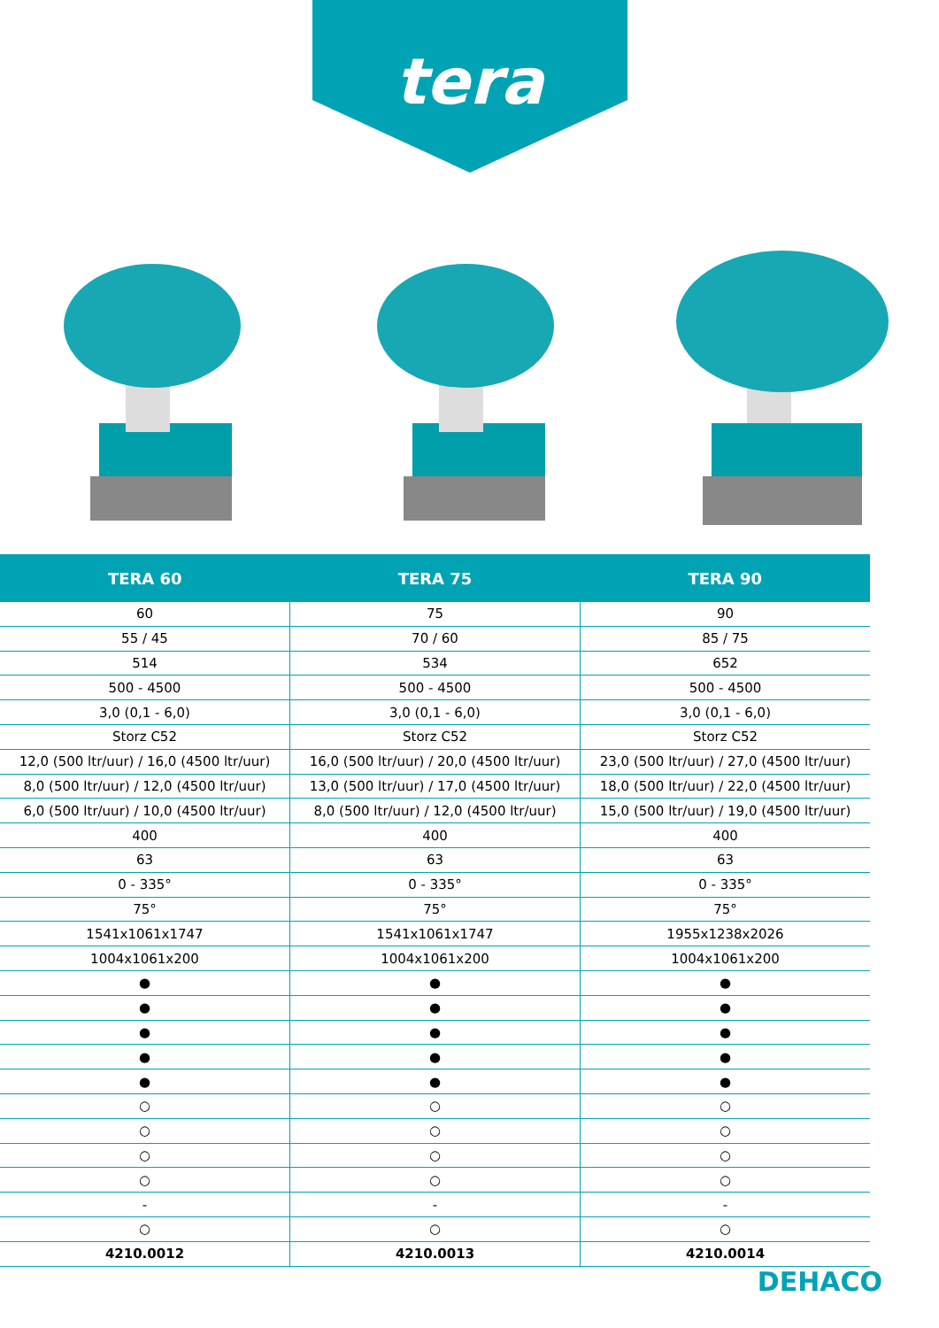tera
| TERA 60 | TERA 75 | TERA 90 |
| --- | --- | --- |
| 60 | 75 | 90 |
| 55 / 45 | 70 / 60 | 85 / 75 |
| 514 | 534 | 652 |
| 500 - 4500 | 500 - 4500 | 500 - 4500 |
| 3,0 (0,1 - 6,0) | 3,0 (0,1 - 6,0) | 3,0 (0,1 - 6,0) |
| Storz C52 | Storz C52 | Storz C52 |
| 12,0 (500 ltr/uur) / 16,0 (4500 ltr/uur) | 16,0 (500 ltr/uur) / 20,0 (4500 ltr/uur) | 23,0 (500 ltr/uur) / 27,0 (4500 ltr/uur) |
| 8,0 (500 ltr/uur) / 12,0 (4500 ltr/uur) | 13,0 (500 ltr/uur) / 17,0 (4500 ltr/uur) | 18,0 (500 ltr/uur) / 22,0 (4500 ltr/uur) |
| 6,0 (500 ltr/uur) / 10,0 (4500 ltr/uur) | 8,0 (500 ltr/uur) / 12,0 (4500 ltr/uur) | 15,0 (500 ltr/uur) / 19,0 (4500 ltr/uur) |
| 400 | 400 | 400 |
| 63 | 63 | 63 |
| 0 - 335° | 0 - 335° | 0 - 335° |
| 75° | 75° | 75° |
| 1541x1061x1747 | 1541x1061x1747 | 1955x1238x2026 |
| 1004x1061x200 | 1004x1061x200 | 1004x1061x200 |
| ● | ● | ● |
| ● | ● | ● |
| ● | ● | ● |
| ● | ● | ● |
| ● | ● | ● |
| ○ | ○ | ○ |
| ○ | ○ | ○ |
| ○ | ○ | ○ |
| ○ | ○ | ○ |
| - | - | - |
| ○ | ○ | ○ |
| 4210.0012 | 4210.0013 | 4210.0014 |
DEHACO